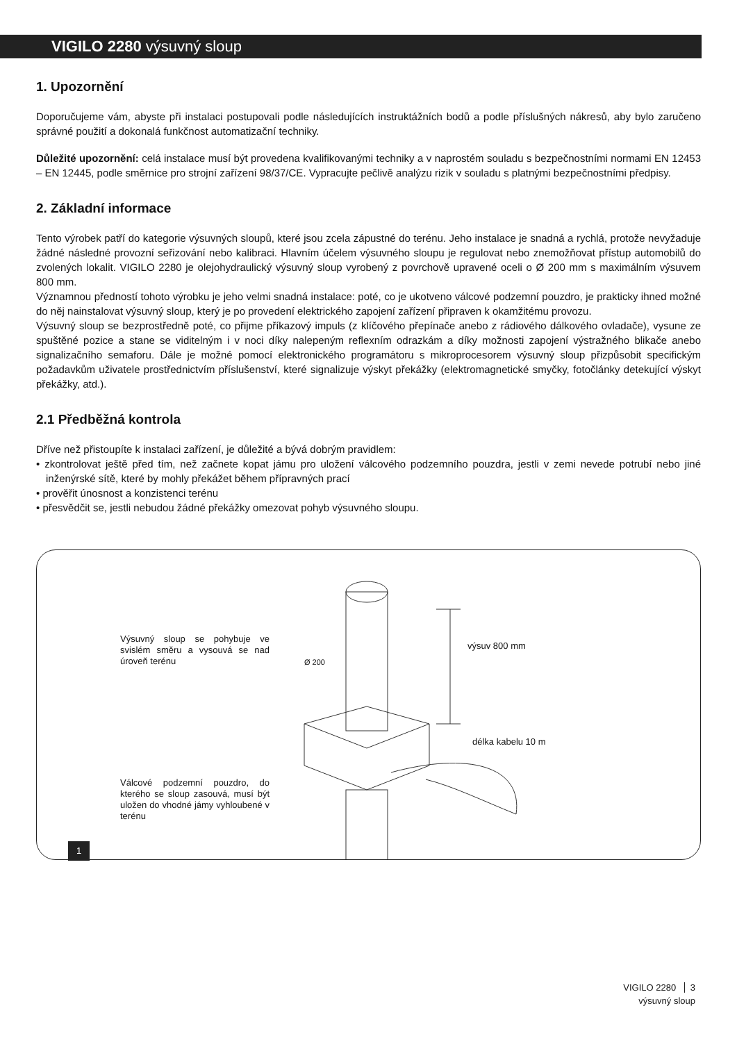VIGILO 2280 výsuvný sloup
1. Upozornění
Doporučujeme vám, abyste při instalaci postupovali podle následujících instruktážních bodů a podle příslušných nákresů, aby bylo zaručeno správné použití a dokonalá funkčnost automatizační techniky.
Důležité upozornění: celá instalace musí být provedena kvalifikovanými techniky a v naprostém souladu s bezpečnostními normami EN 12453 – EN 12445, podle směrnice pro strojní zařízení 98/37/CE. Vypracujte pečlivě analýzu rizik v souladu s platnými bezpečnostními předpisy.
2. Základní informace
Tento výrobek patří do kategorie výsuvných sloupů, které jsou zcela zápustné do terénu. Jeho instalace je snadná a rychlá, protože nevyžaduje žádné následné provozní seřizování nebo kalibraci. Hlavním účelem výsuvného sloupu je regulovat nebo znemožňovat přístup automobilů do zvolených lokalit. VIGILO 2280 je olejohydraulický výsuvný sloup vyrobený z povrchově upravené oceli o Ø 200 mm s maximálním výsuvem 800 mm.
Významnou předností tohoto výrobku je jeho velmi snadná instalace: poté, co je ukotveno válcové podzemní pouzdro, je prakticky ihned možné do něj nainstalovat výsuvný sloup, který je po provedení elektrického zapojení zařízení připraven k okamžitému provozu.
Výsuvný sloup se bezprostředně poté, co přijme příkazový impuls (z klíčového přepínače anebo z rádiového dálkového ovladače), vysune ze spuštěné pozice a stane se viditelným i v noci díky nalepeným reflexním odrazkám a díky možnosti zapojení výstražného blikače anebo signalizačního semaforu. Dále je možné pomocí elektronického programátoru s mikroprocesorem výsuvný sloup přizpůsobit specifickým požadavkům uživatele prostřednictvím příslušenství, které signalizuje výskyt překážky (elektromagnetické smyčky, fotočlánky detekující výskyt překážky, atd.).
2.1 Předběžná kontrola
Dříve než přistoupíte k instalaci zařízení, je důležité a bývá dobrým pravidlem:
• zkontrolovat ještě před tím, než začnete kopat jámu pro uložení válcového podzemního pouzdra, jestli v zemi nevede potrubí nebo jiné inženýrské sítě, které by mohly překážet během přípravných prací
• prověřit únosnost a konzistenci terénu
• přesvědčit se, jestli nebudou žádné překážky omezovat pohyb výsuvného sloupu.
Výsuvný sloup se pohybuje ve svislém směru a vysouvá se nad úroveň terénu
Válcové podzemní pouzdro, do kterého se sloup zasouvá, musí být uložen do vhodné jámy vyhloubené v terénu
Ø 200
výsuv 800 mm
délka kabelu 10 m
1
VIGILO 2280 3
výsuvný sloup